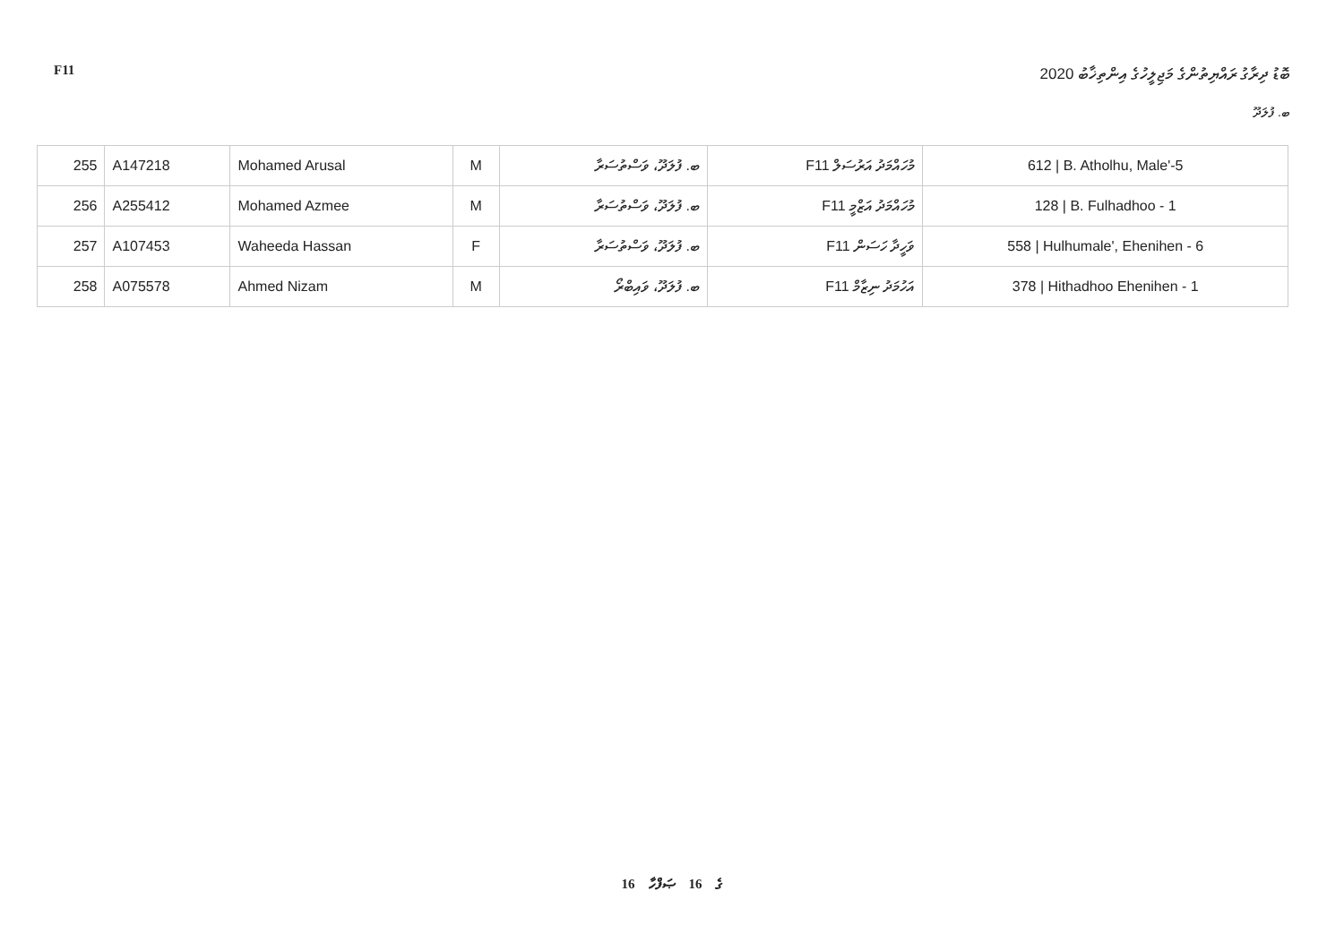F11 ބޮޑު ދިރާގު ރައްޔިތުންގެ މަޖިލީހުގެ އިންތިޚާބު 2020
ބ. ފުލަދޫ
| 255 | A147218 | Mohamed Arusal | M | ބ. ފުލަދޫ، ވަސްތުސަރާ | F11 މުހައްމަދު އަރުސަލް | 612 / B. Atholhu, Male'-5 |
| 256 | A255412 | Mohamed Azmee | M | ބ. ފުލަދޫ، ވަސްތުސަރާ | F11 މުހައްމަދު އަޒްމީ | 128 / B. Fulhadhoo - 1 |
| 257 | A107453 | Waheeda Hassan | F | ބ. ފުލަދޫ، ވަސްތުސަރާ | F11 ވަހީދާ ހަސަން | 558 / Hulhumale', Ehenihen - 6 |
| 258 | A075578 | Ahmed Nizam | M | ބ. ފުލަދޫ، ވައިބްރޯ | F11 އަހުމަދު ނިޒާމް | 378 / Hithadhoo Ehenihen - 1 |
16 ގެ 16 ޞަފްހާ